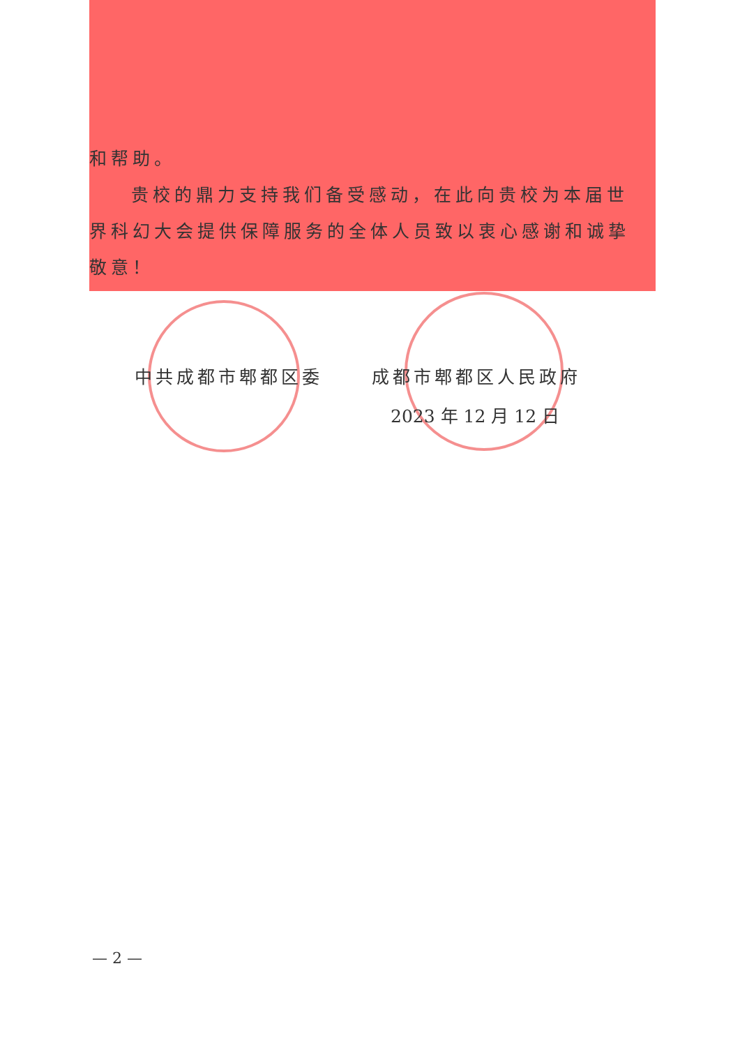和帮助。
贵校的鼎力支持我们备受感动，在此向贵校为本届世界科幻大会提供保障服务的全体人员致以衷心感谢和诚挚敬意！
中共成都市郫都区委 成都市郫都区人民政府
2023 年 12 月 12 日
— 2 —